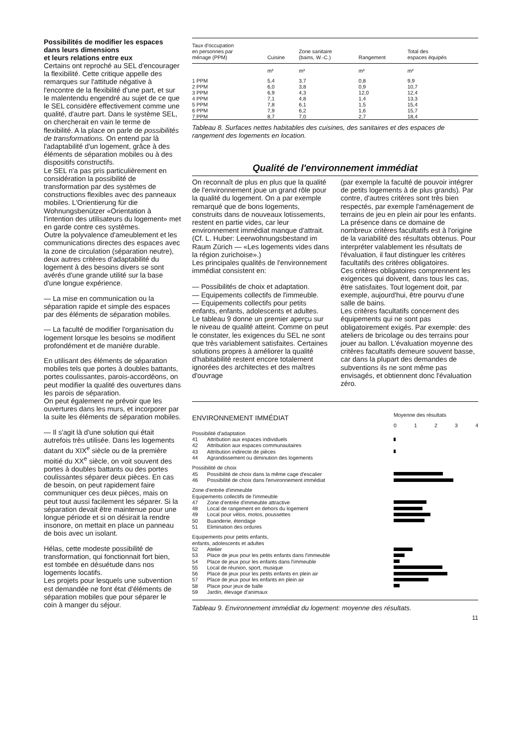Possibilités de modifier les espaces dans leurs dimensions
et leurs relations entre eux
Certains ont reproché au SEL d'encourager la flexibilité. Cette critique appelle des remarques sur l'attitude négative à l'encontre de la flexibilité d'une part, et sur le malentendu engendré au sujet de ce que le SEL considère effectivement comme une qualité, d'autre part. Dans le système SEL, on chercherait en vain le terme de flexibilité. A la place on parle de possibilités de transformations. On entend par là l'adaptabilité d'un logement, grâce à des éléments de séparation mobiles ou à des dispositifs constructifs.
Le SEL n'a pas pris particulièrement en considération la possibilité de transformation par des systèmes de constructions flexibles avec des panneaux mobiles. L'Orientierung für die Wohnungsbenützer «Orientation à l'intention des utilisateurs du logement» met en garde contre ces systèmes.
Outre la polyvalence d'ameublement et les communications directes des espaces avec la zone de circulation (séparation neutre), deux autres critères d'adaptabilité du logement à des besoins divers se sont avérés d'une grande utilité sur la base d'une longue expérience.
— La mise en communication ou la séparation rapide et simple des espaces par des éléments de séparation mobiles.
— La faculté de modifier l'organisation du logement lorsque les besoins se modifient profondément et de manière durable.
En utilisant des éléments de séparation mobiles tels que portes à doubles battants, portes coulissantes, parois-accordéons, on peut modifier la qualité des ouvertures dans les parois de séparation.
On peut également ne prévoir que les ouvertures dans les murs, et incorporer par la suite les éléments de séparation mobiles.
— Il s'agit là d'une solution qui était autrefois très utilisée. Dans les logements datant du XIX<sup>e</sup> siècle ou de la première moitié du XX<sup>e</sup> siècle, on voit souvent des portes à doubles battants ou des portes coulissantes séparer deux pièces. En cas de besoin, on peut rapidement faire communiquer ces deux pièces, mais on peut tout aussi facilement les séparer. Si la séparation devait être maintenue pour une longue période et si on désirait la rendre insonore, on mettait en place un panneau de bois avec un isolant.
Hélas, cette modeste possibilité de transformation, qui fonctionnait fort bien, est tombée en désuétude dans nos logements locatifs.
Les projets pour lesquels une subvention est demandée ne font état d'éléments de séparation mobiles que pour séparer le coin à manger du séjour.
| Taux d'occupation en personnes par ménage (PPM) | Cuisine | Zone sanitaire (bains, W.-C.) | Rangement | Total des espaces équipés |
| --- | --- | --- | --- | --- |
| | m² | m² | m² | m² |
| 1 PPM | 5,4 | 3,7 | 0,8 | 9,9 |
| 2 PPM | 6,0 | 3,8 | 0,9 | 10,7 |
| 3 PPM | 6,9 | 4,3 | 12,0 | 12,4 |
| 4 PPM | 7,1 | 4,8 | 1,4 | 13,3 |
| 5 PPM | 7,8 | 6,1 | 1,5 | 15,4 |
| 6 PPM | 7,9 | 6,2 | 1,6 | 15,7 |
| 7 PPM | 8,7 | 7,0 | 2,7 | 18,4 |
Tableau 8. Surfaces nettes habitables des cuisines, des sanitaires et des espaces de rangement des logements en location.
Qualité de l'environnement immédiat
On reconnaît de plus en plus que la qualité de l'environnement joue un grand rôle pour la qualité du logement. On a par exemple remarqué que de bons logements, construits dans de nouveaux lotissements, restent en partie vides, car leur environnement immédiat manque d'attrait. (Cf. L. Huber: Leerwohnungsbestand im Raum Zürich — «Les logements vides dans la région zurichoise».)
Les principales qualités de l'environnement immédiat consistent en:
— Possibilités de choix et adaptation.
— Equipements collectifs de l'immeuble.
— Equipements collectifs pour petits enfants, enfants, adolescents et adultes.
Le tableau 9 donne un premier aperçu sur le niveau de qualité atteint. Comme on peut le constater, les exigences du SEL ne sont que très variablement satisfaites. Certaines solutions propres à améliorer la qualité d'habitabilité restent encore totalement ignorées des architectes et des maîtres d'ouvrage
(par exemple la faculté de pouvoir intégrer de petits logements à de plus grands). Par contre, d'autres critères sont très bien respectés, par exemple l'aménagement de terrains de jeu en plein air pour les enfants. La présence dans ce domaine de nombreux critères facultatifs est à l'origine de la variabilité des résultats obtenus. Pour interpréter valablement les résultats de l'évaluation, il faut distinguer les critères facultatifs des critères obligatoires.
Ces critères obligatoires comprennent les exigences qui doivent, dans tous les cas, être satisfaites. Tout logement doit, par exemple, aujourd'hui, être pourvu d'une salle de bains.
Les critères facultatifs concernent des équipements qui ne sont pas obligatoirement exigés. Par exemple: des ateliers de bricolage ou des terrains pour jouer au ballon. L'évaluation moyenne des critères facultatifs demeure souvent basse, car dans la plupart des demandes de subventions ils ne sont même pas envisagés, et obtiennent donc l'évaluation zéro.
| ENVIRONNEMENT IMMÉDIAT | | Moyenne des résultats 0 1 2 3 4 |
| Possibilité d'adaptation | | |
| 41 | Attribution aux espaces individuels | |
| 42 | Attribution aux espaces communautaires | |
| 43 | Attribution indirecte de pièces | |
| 44 | Agrandissement ou diminution des logements | |
| Possibilité de choix | | |
| 45 | Possibilité de choix dans la même cage d'escalier | |
| 46 | Possibilité de choix dans l'environnement immédiat | |
| Zone d'entrée d'immeuble Equipements collectifs de l'immeuble | | |
| 47 | Zone d'entrée d'immeuble attractive | |
| 48 | Local de rangement en dehors du logement | |
| 49 | Local pour vélos, motos, poussettes | |
| 50 | Buanderie, étendage | |
| 51 | Elimination des ordures | |
| Equipements pour petits enfants, enfants, adolescents et adultes | | |
| 52 | Atelier | |
| 53 | Place de jeux pour les petits enfants dans l'immeuble | |
| 54 | Place de jeux pour les enfants dans l'immeuble | |
| 55 | Local de réunion, sport, musique | |
| 56 | Place de jeux pour les petits enfants en plein air | |
| 57 | Place de jeux pour les enfants en plein air | |
| 58 | Place pour jeux de balle | |
| 59 | Jardin, élevage d'animaux | |
Tableau 9. Environnement immédiat du logement: moyenne des résultats.
11